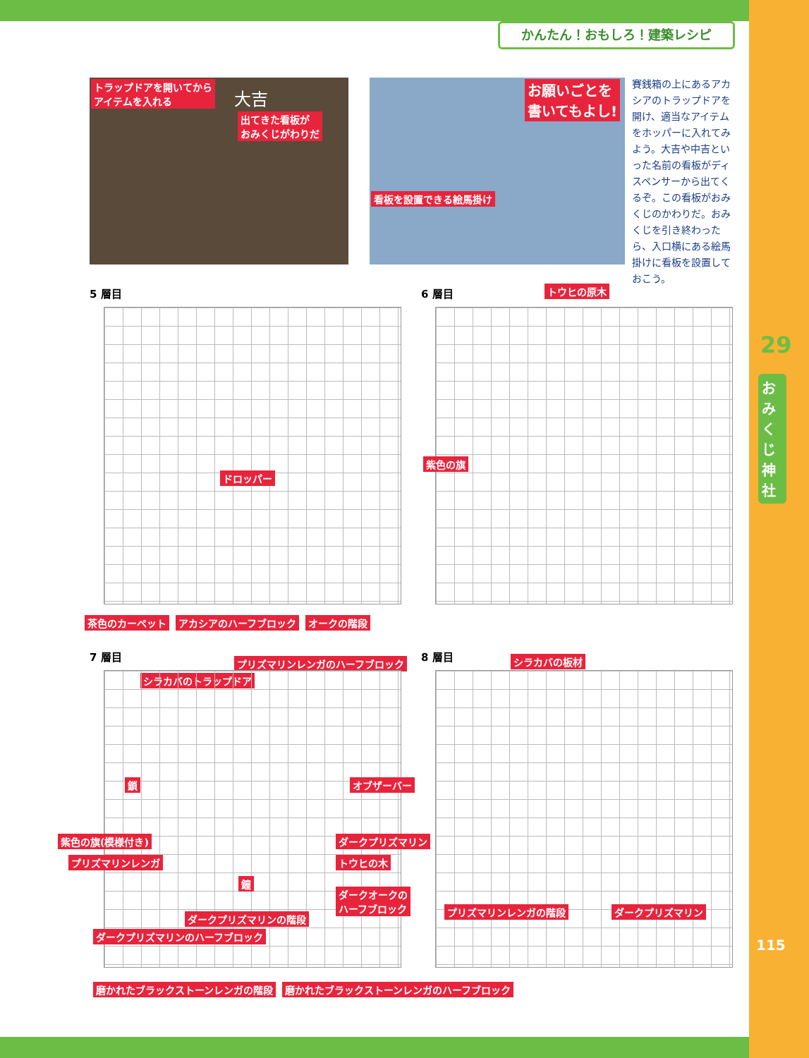かんたん！おもしろ！建築レシピ
トラップドアを開いてから
アイテムを入れる 大吉
出てきた看板が
おみくじがわりだ
お願いごとを
書いてもよし!
看板を設置できる絵馬掛け
賽銭箱の上にあるアカシアのトラップドアを開け、適当なアイテムをホッパーに入れてみよう。大吉や中吉といった名前の看板がディスペンサーから出てくるぞ。この看板がおみくじのかわりだ。おみくじを引き終わったら、入口横にある絵馬掛けに看板を設置しておこう。
29
おみくじ神社
115
5 層目
ドロッパー
茶色のカーペット アカシアのハーフブロック オークの階段
6 層目 トウヒの原木
紫色の旗
7 層目 プリズマリンレンガのハーフブロック
シラカバのトラップドア
鎖 オブザーバー
紫色の旗(模様付き) ダークプリズマリン
プリズマリンレンガ トウヒの木
鐘
ダークオークの
ハーフブロック
ダークプリズマリンの階段
ダークプリズマリンのハーフブロック
磨かれたブラックストーンレンガの階段 磨かれたブラックストーンレンガのハーフブロック
8 層目 シラカバの板材
プリズマリンレンガの階段 ダークプリズマリン